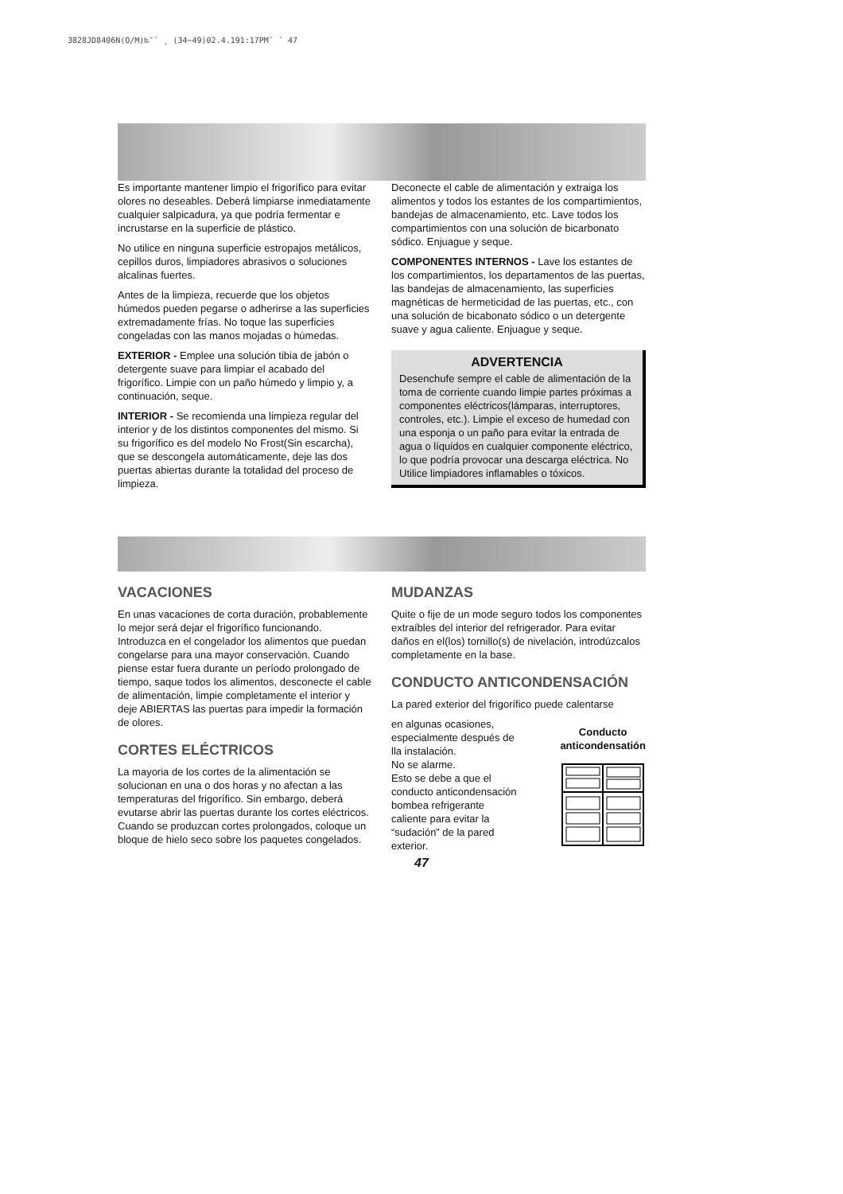3828JD8406N(O/M)‰″˘ ¸ (34~49)02.4.191:17PM˘ ` 47
Es importante mantener limpio el frigorífico para evitar olores no deseables. Deberá limpiarse inmediatamente cualquier salpicadura, ya que podría fermentar e incrustarse en la superficie de plástico.
No utilice en ninguna superficie estropajos metálicos, cepillos duros, limpiadores abrasivos o soluciones alcalinas fuertes.
Antes de la limpieza, recuerde que los objetos húmedos pueden pegarse o adherirse a las superficies extremadamente frías. No toque las superficies congeladas con las manos mojadas o húmedas.
EXTERIOR - Emplee una solución tibia de jabón o detergente suave para limpiar el acabado del frigorífico. Limpie con un paño húmedo y limpio y, a continuación, seque.
INTERIOR - Se recomienda una limpieza regular del interior y de los distintos componentes del mismo. Si su frigorífico es del modelo No Frost(Sin escarcha), que se descongela automáticamente, deje las dos puertas abiertas durante la totalidad del proceso de limpieza.
Deconecte el cable de alimentación y extraiga los alimentos y todos los estantes de los compartimientos, bandejas de almacenamiento, etc. Lave todos los compartimientos con una solución de bicarbonato sódico. Enjuague y seque.
COMPONENTES INTERNOS - Lave los estantes de los compartimientos, los departamentos de las puertas, las bandejas de almacenamiento, las superficies magnéticas de hermeticidad de las puertas, etc., con una solución de bicabonato sódico o un detergente suave y agua caliente. Enjuague y seque.
ADVERTENCIA
Desenchufe sempre el cable de alimentación de la toma de corriente cuando limpie partes próximas a componentes eléctricos(lámparas, interruptores, controles, etc.). Limpie el exceso de humedad con una esponja o un paño para evitar la entrada de agua o líquidos en cualquier componente eléctrico, lo que podría provocar una descarga eléctrica. No Utilice limpiadores inflamables o tóxicos.
VACACIONES
En unas vacaciones de corta duración, probablemente lo mejor será dejar el frigorífico funcionando. Introduzca en el congelador los alimentos que puedan congelarse para una mayor conservación. Cuando piense estar fuera durante un período prolongado de tiempo, saque todos los alimentos, desconecte el cable de alimentación, limpie completamente el interior y deje ABIERTAS las puertas para impedir la formación de olores.
CORTES ELÉCTRICOS
La mayoria de los cortes de la alimentación se solucionan en una o dos horas y no afectan a las temperaturas del frigorífico. Sin embargo, deberá evutarse abrir las puertas durante los cortes eléctricos. Cuando se produzcan cortes prolongados, coloque un bloque de hielo seco sobre los paquetes congelados.
MUDANZAS
Quite o fije de un mode seguro todos los componentes extraíbles del interior del refrigerador. Para evitar daños en el(los) tornillo(s) de nivelación, introdúzcalos completamente en la base.
CONDUCTO ANTICONDENSACIÓN
La pared exterior del frigorífico puede calentarse
en algunas ocasiones,
especialmente después de
lla instalación.
No se alarme.
Esto se debe a que el
conducto anticondensación
bombea refrigerante
caliente para evitar la
“sudación” de la pared
exterior.
Conducto
anticondensatión
47